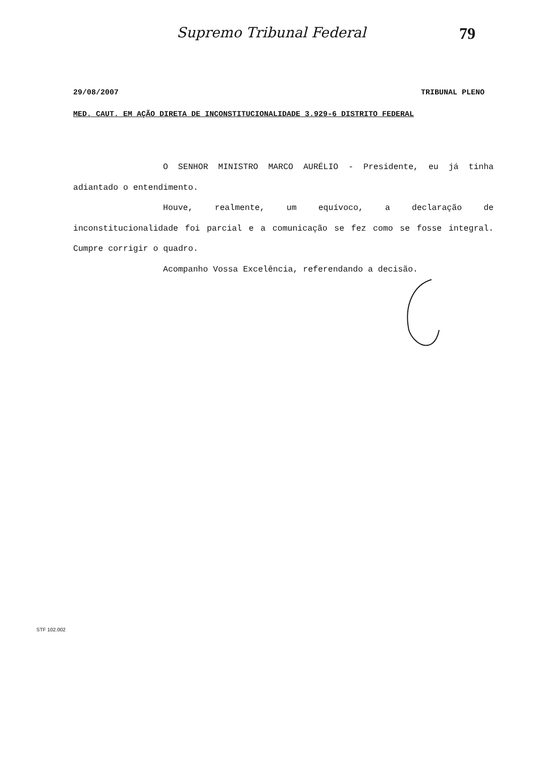Supremo Tribunal Federal 79
29/08/2007 TRIBUNAL PLENO
MED. CAUT. EM AÇÃO DIRETA DE INCONSTITUCIONALIDADE 3.929-6 DISTRITO FEDERAL
O SENHOR MINISTRO MARCO AURÉLIO - Presidente, eu já tinha adiantado o entendimento.
Houve, realmente, um equívoco, a declaração de inconstitucionalidade foi parcial e a comunicação se fez como se fosse integral. Cumpre corrigir o quadro.
Acompanho Vossa Excelência, referendando a decisão.
STF 102.002